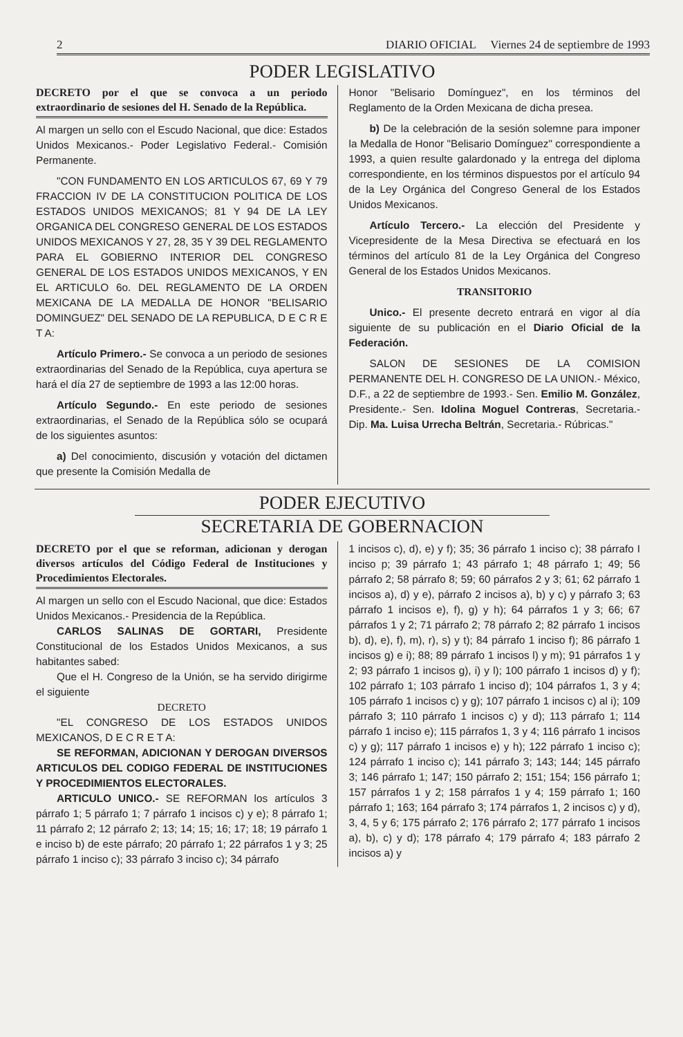2 DIARIO OFICIAL Viernes 24 de septiembre de 1993
PODER LEGISLATIVO
DECRETO por el que se convoca a un periodo extraordinario de sesiones del H. Senado de la República.
Al margen un sello con el Escudo Nacional, que dice: Estados Unidos Mexicanos.- Poder Legislativo Federal.- Comisión Permanente.
"CON FUNDAMENTO EN LOS ARTICULOS 67, 69 Y 79 FRACCION IV DE LA CONSTITUCION POLITICA DE LOS ESTADOS UNIDOS MEXICANOS; 81 Y 94 DE LA LEY ORGANICA DEL CONGRESO GENERAL DE LOS ESTADOS UNIDOS MEXICANOS Y 27, 28, 35 Y 39 DEL REGLAMENTO PARA EL GOBIERNO INTERIOR DEL CONGRESO GENERAL DE LOS ESTADOS UNIDOS MEXICANOS, Y EN EL ARTICULO 6o. DEL REGLAMENTO DE LA ORDEN MEXICANA DE LA MEDALLA DE HONOR "BELISARIO DOMINGUEZ" DEL SENADO DE LA REPUBLICA, D E C R E T A:
Artículo Primero.- Se convoca a un periodo de sesiones extraordinarias del Senado de la República, cuya apertura se hará el día 27 de septiembre de 1993 a las 12:00 horas.
Artículo Segundo.- En este periodo de sesiones extraordinarias, el Senado de la República sólo se ocupará de los siguientes asuntos:
a) Del conocimiento, discusión y votación del dictamen que presente la Comisión Medalla de
Honor "Belisario Domínguez", en los términos del Reglamento de la Orden Mexicana de dicha presea.
b) De la celebración de la sesión solemne para imponer la Medalla de Honor "Belisario Domínguez" correspondiente a 1993, a quien resulte galardonado y la entrega del diploma correspondiente, en los términos dispuestos por el artículo 94 de la Ley Orgánica del Congreso General de los Estados Unidos Mexicanos.
Artículo Tercero.- La elección del Presidente y Vicepresidente de la Mesa Directiva se efectuará en los términos del artículo 81 de la Ley Orgánica del Congreso General de los Estados Unidos Mexicanos.
TRANSITORIO
Unico.- El presente decreto entrará en vigor al día siguiente de su publicación en el Diario Oficial de la Federación.
SALON DE SESIONES DE LA COMISION PERMANENTE DEL H. CONGRESO DE LA UNION.- México, D.F., a 22 de septiembre de 1993.- Sen. Emilio M. González, Presidente.- Sen. Idolina Moguel Contreras, Secretaria.- Dip. Ma. Luisa Urrecha Beltrán, Secretaria.- Rúbricas."
PODER EJECUTIVO
SECRETARIA DE GOBERNACION
DECRETO por el que se reforman, adicionan y derogan diversos artículos del Código Federal de Instituciones y Procedimientos Electorales.
Al margen un sello con el Escudo Nacional, que dice: Estados Unidos Mexicanos.- Presidencia de la República.
CARLOS SALINAS DE GORTARI, Presidente Constitucional de los Estados Unidos Mexicanos, a sus habitantes sabed:
Que el H. Congreso de la Unión, se ha servido dirigirme el siguiente
DECRETO
"EL CONGRESO DE LOS ESTADOS UNIDOS MEXICANOS, D E C R E T A:
SE REFORMAN, ADICIONAN Y DEROGAN DIVERSOS ARTICULOS DEL CODIGO FEDERAL DE INSTITUCIONES Y PROCEDIMIENTOS ELECTORALES.
ARTICULO UNICO.- SE REFORMAN los artículos 3 párrafo 1; 5 párrafo 1; 7 párrafo 1 incisos c) y e); 8 párrafo 1; 11 párrafo 2; 12 párrafo 2; 13; 14; 15; 16; 17; 18; 19 párrafo 1 e inciso b) de este párrafo; 20 párrafo 1; 22 párrafos 1 y 3; 25 párrafo 1 inciso c); 33 párrafo 3 inciso c); 34 párrafo
1 incisos c), d), e) y f); 35; 36 párrafo 1 inciso c); 38 párrafo I inciso p; 39 párrafo 1; 43 párrafo 1; 48 párrafo 1; 49; 56 párrafo 2; 58 párrafo 8; 59; 60 párrafos 2 y 3; 61; 62 párrafo 1 incisos a), d) y e), párrafo 2 incisos a), b) y c) y párrafo 3; 63 párrafo 1 incisos e), f), g) y h); 64 párrafos 1 y 3; 66; 67 párrafos 1 y 2; 71 párrafo 2; 78 párrafo 2; 82 párrafo 1 incisos b), d), e), f), m), r), s) y t); 84 párrafo 1 inciso f); 86 párrafo 1 incisos g) e i); 88; 89 párrafo 1 incisos l) y m); 91 párrafos 1 y 2; 93 párrafo 1 incisos g), i) y l); 100 párrafo 1 incisos d) y f); 102 párrafo 1; 103 párrafo 1 inciso d); 104 párrafos 1, 3 y 4; 105 párrafo 1 incisos c) y g); 107 párrafo 1 incisos c) al i); 109 párrafo 3; 110 párrafo 1 incisos c) y d); 113 párrafo 1; 114 párrafo 1 inciso e); 115 párrafos 1, 3 y 4; 116 párrafo 1 incisos c) y g); 117 párrafo 1 incisos e) y h); 122 párrafo 1 inciso c); 124 párrafo 1 inciso c); 141 párrafo 3; 143; 144; 145 párrafo 3; 146 párrafo 1; 147; 150 párrafo 2; 151; 154; 156 párrafo 1; 157 párrafos 1 y 2; 158 párrafos 1 y 4; 159 párrafo 1; 160 párrafo 1; 163; 164 párrafo 3; 174 párrafos 1, 2 incisos c) y d), 3, 4, 5 y 6; 175 párrafo 2; 176 párrafo 2; 177 párrafo 1 incisos a), b), c) y d); 178 párrafo 4; 179 párrafo 4; 183 párrafo 2 incisos a) y